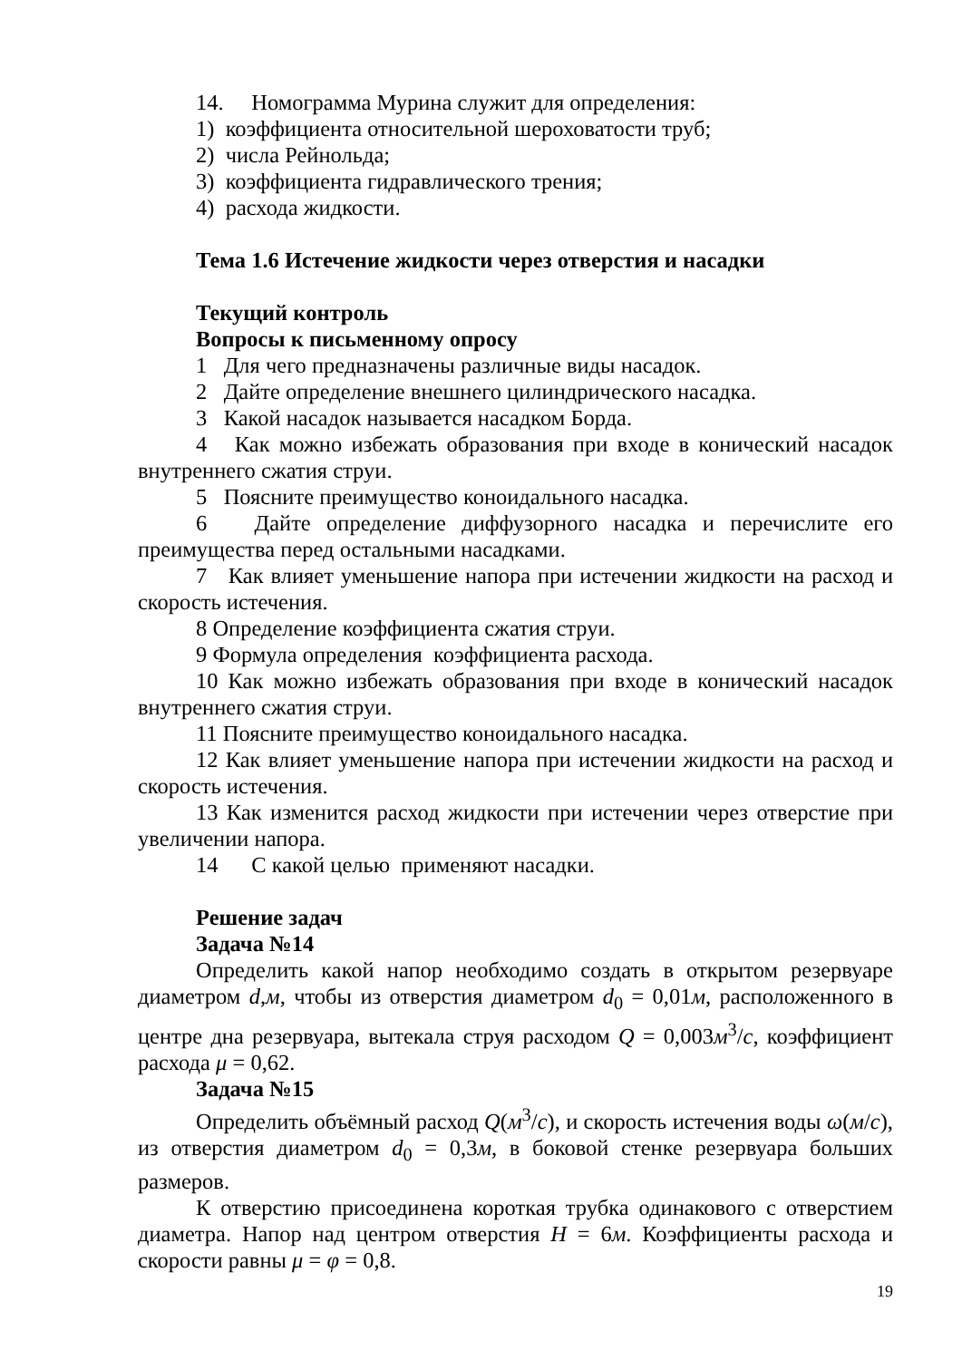14. Номограмма Мурина служит для определения:
1) коэффициента относительной шероховатости труб;
2) числа Рейнольда;
3) коэффициента гидравлического трения;
4) расхода жидкости.
Тема 1.6 Истечение жидкости через отверстия и насадки
Текущий контроль
Вопросы к письменному опросу
1 Для чего предназначены различные виды насадок.
2 Дайте определение внешнего цилиндрического насадка.
3 Какой насадок называется насадком Борда.
4 Как можно избежать образования при входе в конический насадок внутреннего сжатия струи.
5 Поясните преимущество коноидального насадка.
6 Дайте определение диффузорного насадка и перечислите его преимущества перед остальными насадками.
7 Как влияет уменьшение напора при истечении жидкости на расход и скорость истечения.
8 Определение коэффициента сжатия струи.
9 Формула определения коэффициента расхода.
10 Как можно избежать образования при входе в конический насадок внутреннего сжатия струи.
11 Поясните преимущество коноидального насадка.
12 Как влияет уменьшение напора при истечении жидкости на расход и скорость истечения.
13 Как изменится расход жидкости при истечении через отверстие при увеличении напора.
14 С какой целью применяют насадки.
Решение задач
Задача №14
Определить какой напор необходимо создать в открытом резервуаре диаметром d,м, чтобы из отверстия диаметром d<sub>0</sub> = 0,01м, расположенного в центре дна резервуара, вытекала струя расходом Q = 0,003м<sup>3</sup>/с, коэффициент расхода μ = 0,62.
Задача №15
Определить объёмный расход Q(м<sup>3</sup>/с), и скорость истечения воды ω(м/с), из отверстия диаметром d<sub>0</sub> = 0,3м, в боковой стенке резервуара больших размеров.
К отверстию присоединена короткая трубка одинакового с отверстием диаметра. Напор над центром отверстия H = 6м. Коэффициенты расхода и скорости равны μ = φ = 0,8.
19